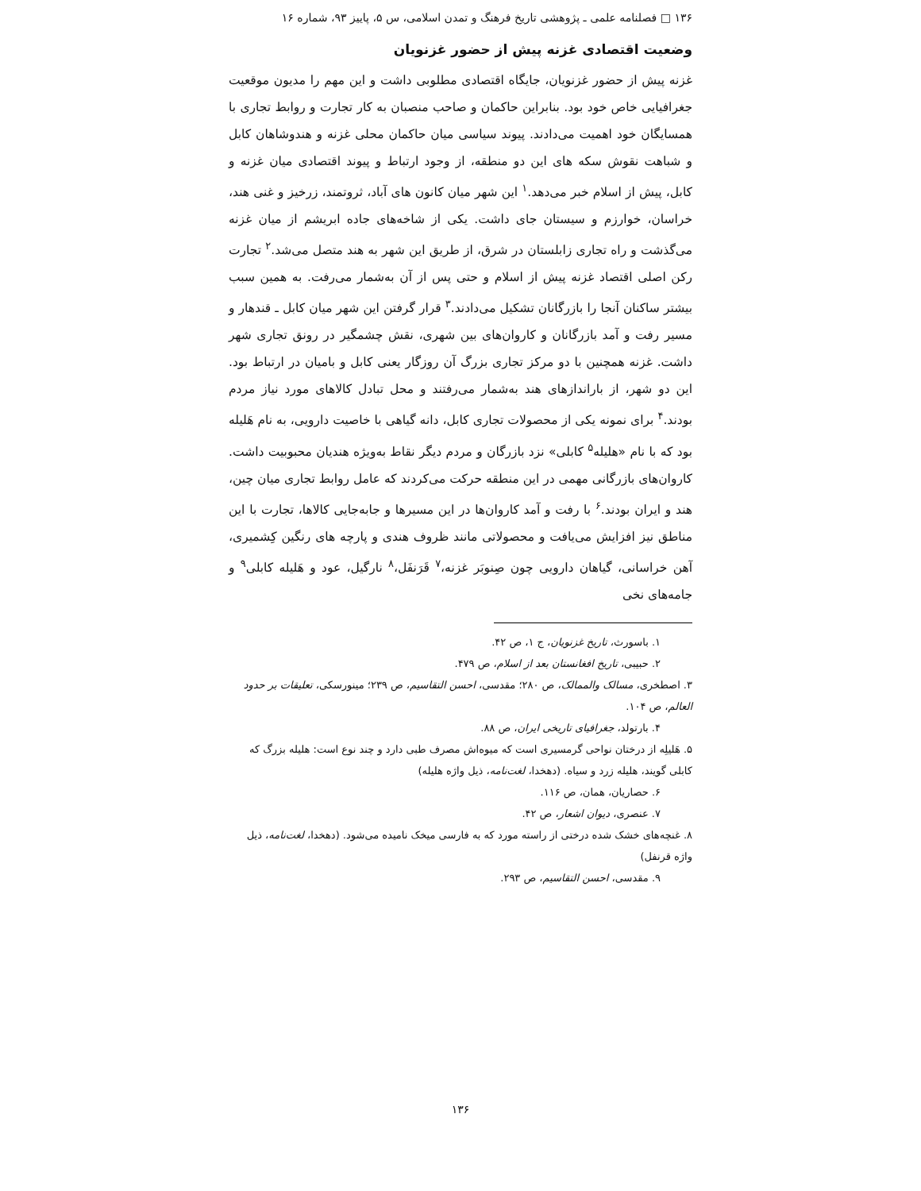۱۳۶ □ فصلنامه علمی ـ پژوهشی تاریخ فرهنگ و تمدن اسلامی، س ۵، پاییز ۹۳، شماره ۱۶
وضعیت اقتصادی غزنه پیش از حضور غزنویان
غزنه پیش از حضور غزنویان، جایگاه اقتصادی مطلوبی داشت و این مهم را مدیون موقعیت جغرافیایی خاص خود بود. بنابراین حاکمان و صاحب منصبان به کار تجارت و روابط تجاری با همسایگان خود اهمیت می‌دادند. پیوند سیاسی میان حاکمان محلی غزنه و هندوشاهان کابل و شباهت نقوش سکه های این دو منطقه، از وجود ارتباط و پیوند اقتصادی میان غزنه و کابل، پیش از اسلام خبر می‌دهد.<sup>۱</sup> این شهر میان کانون های آباد، ثروتمند، زرخیز و غنی هند، خراسان، خوارزم و سیستان جای داشت. یکی از شاخه‌های جاده ابریشم از میان غزنه می‌گذشت و راه تجاری زابلستان در شرق، از طریق این شهر به هند متصل می‌شد.<sup>۲</sup> تجارت رکن اصلی اقتصاد غزنه پیش از اسلام و حتی پس از آن به‌شمار می‌رفت. به همین سبب بیشتر ساکنان آنجا را بازرگانان تشکیل می‌دادند.<sup>۳</sup> قرار گرفتن این شهر میان کابل ـ قندهار و مسیر رفت و آمد بازرگانان و کاروان‌های بین شهری، نقش چشمگیر در رونق تجاری شهر داشت. غزنه همچنین با دو مرکز تجاری بزرگ آن روزگار یعنی کابل و بامیان در ارتباط بود. این دو شهر، از باراندازهای هند به‌شمار می‌رفتند و محل تبادل کالاهای مورد نیاز مردم بودند.<sup>۴</sup> برای نمونه یکی از محصولات تجاری کابل، دانه گیاهی با خاصیت دارویی، به نام هَلیله بود که با نام «هلیله<sup>۵</sup> کابلی» نزد بازرگان و مردم دیگر نقاط به‌ویژه هندیان محبوبیت داشت. کاروان‌های بازرگانی مهمی در این منطقه حرکت می‌کردند که عامل روابط تجاری میان چین، هند و ایران بودند.<sup>۶</sup> با رفت و آمد کاروان‌ها در این مسیرها و جابه‌جایی کالاها، تجارت با این مناطق نیز افزایش می‌یافت و محصولاتی مانند ظروف هندی و پارچه های رنگین کِشمیری، آهن خراسانی، گیاهان دارویی چون صِنوبَر غزنه،<sup>۷</sup> قَرَنفَل،<sup>۸</sup> نارگیل، عود و هَلیله کابلی<sup>۹</sup> و جامه‌های نخی
۱. باسورث، تاریخ غزنویان، ج ۱، ص ۴۲.
۲. حبیبی، تاریخ افغانستان بعد از اسلام، ص ۴۷۹.
۳. اصطخری، مسالک والممالک، ص ۲۸۰؛ مقدسی، احسن التقاسیم، ص ۲۳۹؛ مینورسکی، تعلیقات بر حدود العالم، ص ۱۰۴.
۴. بارتولد، جغرافیای تاریخی ایران، ص ۸۸.
۵. هَلیلِه از درختان نواحی گرمسیری است که میوه‌اش مصرف طبی دارد و چند نوع است: هلیله بزرگ که کابلی گویند، هلیله زرد و سیاه. (دهخدا، لغت‌نامه، ذیل واژه هلیله)
۶. حصاریان، همان، ص ۱۱۶.
۷. عنصری، دیوان اشعار، ص ۴۲.
۸. غنچه‌های خشک شده درختی از راسته مورد که به فارسی میخک نامیده می‌شود. (دهخدا، لغت‌نامه، ذیل واژه قرنفل)
۹. مقدسی، احسن التقاسیم، ص ۲۹۳.
۱۳۶